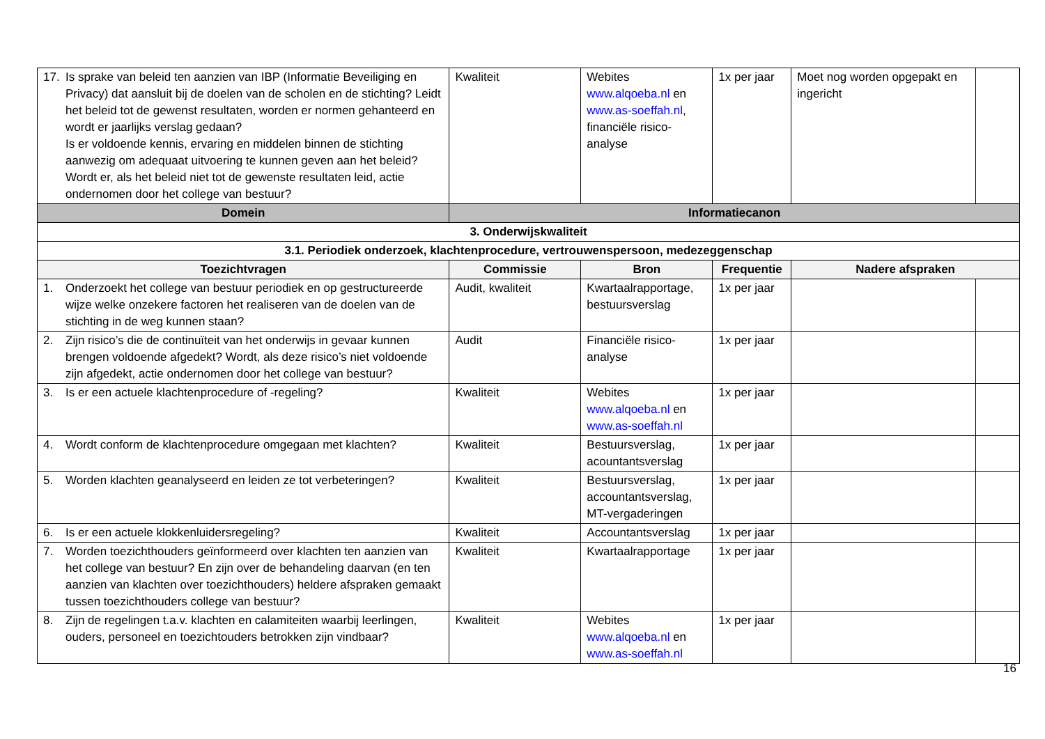| 17. Is sprake van beleid ten aanzien van IBP (Informatie Beveiliging en Privacy) dat aansluit bij de doelen van de scholen en de stichting? Leidt het beleid tot de gewenst resultaten, worden er normen gehanteerd en wordt er jaarlijks verslag gedaan? Is er voldoende kennis, ervaring en middelen binnen de stichting aanwezig om adequaat uitvoering te kunnen geven aan het beleid? Wordt er, als het beleid niet tot de gewenste resultaten leid, actie ondernomen door het college van bestuur? | Kwaliteit | Webites www.alqoeba.nl en www.as-soeffah.nl , financiële risico-analyse | 1x per jaar | Moet nog worden opgepakt en ingericht | |
| Domein | Informatiecanon | | | | |
| 3. Onderwijskwaliteit | | | | | |
| 3.1. Periodiek onderzoek, klachtenprocedure, vertrouwenspersoon, medezeggenschap | | | | | |
| Toezichtvragen | Commissie | Bron | Frequentie | Nadere afspraken | |
| 1. Onderzoekt het college van bestuur periodiek en op gestructureerde wijze welke onzekere factoren het realiseren van de doelen van de stichting in de weg kunnen staan? | Audit, kwaliteit | Kwartaalrapportage, bestuursverslag | 1x per jaar | | |
| 2. Zijn risico’s die de continuïteit van het onderwijs in gevaar kunnen brengen voldoende afgedekt? Wordt, als deze risico’s niet voldoende zijn afgedekt, actie ondernomen door het college van bestuur? | Audit | Financiële risico-analyse | 1x per jaar | | |
| 3. Is er een actuele klachtenprocedure of -regeling? | Kwaliteit | Webites www.alqoeba.nl en www.as-soeffah.nl | 1x per jaar | | |
| 4. Wordt conform de klachtenprocedure omgegaan met klachten? | Kwaliteit | Bestuursverslag, acountantsverslag | 1x per jaar | | |
| 5. Worden klachten geanalyseerd en leiden ze tot verbeteringen? | Kwaliteit | Bestuursverslag, accountantsverslag, MT-vergaderingen | 1x per jaar | | |
| 6. Is er een actuele klokkenluidersregeling? | Kwaliteit | Accountantsverslag | 1x per jaar | | |
| 7. Worden toezichthouders geïnformeerd over klachten ten aanzien van het college van bestuur? En zijn over de behandeling daarvan (en ten aanzien van klachten over toezichthouders) heldere afspraken gemaakt tussen toezichthouders college van bestuur? | Kwaliteit | Kwartaalrapportage | 1x per jaar | | |
| 8. Zijn de regelingen t.a.v. klachten en calamiteiten waarbij leerlingen, ouders, personeel en toezichtouders betrokken zijn vindbaar? | Kwaliteit | Webites www.alqoeba.nl en www.as-soeffah.nl | 1x per jaar | | |
16